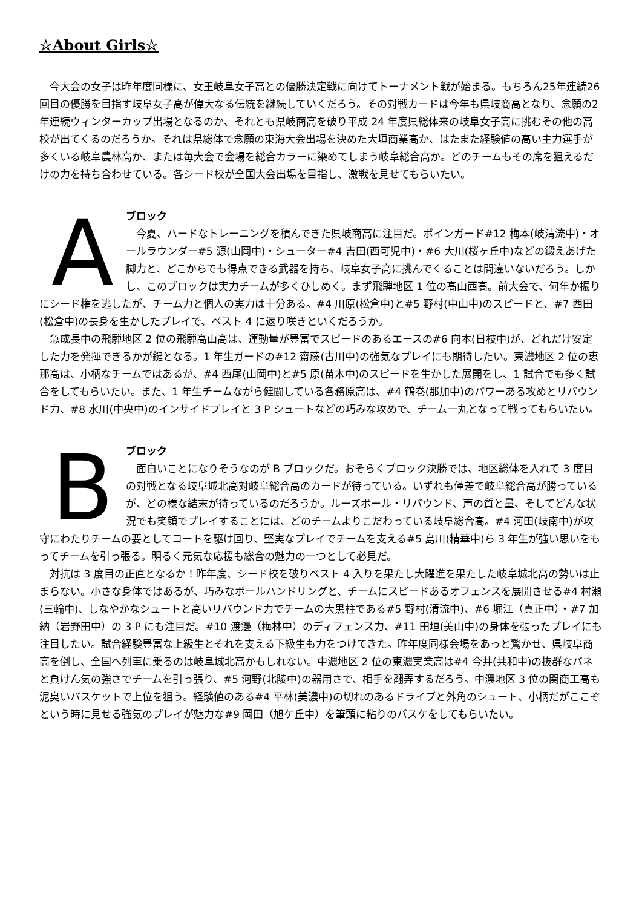☆About Girls☆
　今大会の女子は昨年度同様に、女王岐阜女子高との優勝決定戦に向けてトーナメント戦が始まる。もちろん25年連続26回目の優勝を目指す岐阜女子高が偉大なる伝統を継続していくだろう。その対戦カードは今年も県岐商高となり、念願の2年連続ウィンターカップ出場となるのか、それとも県岐商高を破り平成 24 年度県総体来の岐阜女子高に挑むその他の高校が出てくるのだろうか。それは県総体で念願の東海大会出場を決めた大垣商業高か、はたまた経験値の高い主力選手が多くいる岐阜農林高か、または毎大会で会場を総合カラーに染めてしまう岐阜総合高か。どのチームもその席を狙えるだけの力を持ち合わせている。各シード校が全国大会出場を目指し、激戦を見せてもらいたい。
A
ブロック
　今夏、ハードなトレーニングを積んできた県岐商高に注目だ。ポインガード#12 梅本(岐清流中)・オールラウンダー#5 源(山岡中)・シューター#4 吉田(西可児中)・#6 大川(桜ヶ丘中)などの鍛えあげた脚力と、どこからでも得点できる武器を持ち、岐阜女子高に挑んでくることは間違いないだろう。しかし、このブロックは実力チームが多くひしめく。まず飛騨地区 1 位の高山西高。前大会で、何年か振りにシード権を逃したが、チーム力と個人の実力は十分ある。#4 川原(松倉中)と#5 野村(中山中)のスピードと、#7 西田(松倉中)の長身を生かしたプレイで、ベスト 4 に返り咲きといくだろうか。
　急成長中の飛騨地区 2 位の飛騨高山高は、運動量が豊富でスピードのあるエースの#6 向本(日枝中)が、どれだけ安定した力を発揮できるかが鍵となる。1 年生ガードの#12 齋藤(古川中)の強気なプレイにも期待したい。東濃地区 2 位の恵那高は、小柄なチームではあるが、#4 西尾(山岡中)と#5 原(苗木中)のスピードを生かした展開をし、1 試合でも多く試合をしてもらいたい。また、1 年生チームながら健闘している各務原高は、#4 鶴巻(那加中)のパワーある攻めとリバウンド力、#8 水川(中央中)のインサイドプレイと 3 P シュートなどの巧みな攻めで、チーム一丸となって戦ってもらいたい。
B
ブロック
　面白いことになりそうなのが B ブロックだ。おそらくブロック決勝では、地区総体を入れて 3 度目の対戦となる岐阜城北高対岐阜総合高のカードが待っている。いずれも僅差で岐阜総合高が勝っているが、どの様な結末が待っているのだろうか。ルーズボール・リバウンド、声の質と量、そしてどんな状況でも笑顔でプレイすることには、どのチームよりこだわっている岐阜総合高。#4 河田(岐南中)が攻守にわたりチームの要としてコートを駆け回り、堅実なプレイでチームを支える#5 島川(精華中)ら 3 年生が強い思いをもってチームを引っ張る。明るく元気な応援も総合の魅力の一つとして必見だ。
　対抗は 3 度目の正直となるか！昨年度、シード校を破りベスト 4 入りを果たし大躍進を果たした岐阜城北高の勢いは止まらない。小さな身体ではあるが、巧みなボールハンドリングと、チームにスピードあるオフェンスを展開させる#4 村瀬(三輪中)、しなやかなシュートと高いリバウンド力でチームの大黒柱である#5 野村(清流中)、#6 堀江（真正中）・#7 加納（岩野田中）の 3 P にも注目だ。#10 渡邊（梅林中）のディフェンス力、#11 田垣(美山中)の身体を張ったプレイにも注目したい。試合経験豊富な上級生とそれを支える下級生も力をつけてきた。昨年度同様会場をあっと驚かせ、県岐阜商高を倒し、全国へ列車に乗るのは岐阜城北高かもしれない。中濃地区 2 位の東濃実業高は#4 今井(共和中)の抜群なバネと負けん気の強さでチームを引っ張り、#5 河野(北陵中)の器用さで、相手を翻弄するだろう。中濃地区 3 位の関商工高も泥臭いバスケットで上位を狙う。経験値のある#4 平林(美濃中)の切れのあるドライブと外角のシュート、小柄だがここぞという時に見せる強気のプレイが魅力な#9 岡田（旭ケ丘中）を筆頭に粘りのバスケをしてもらいたい。